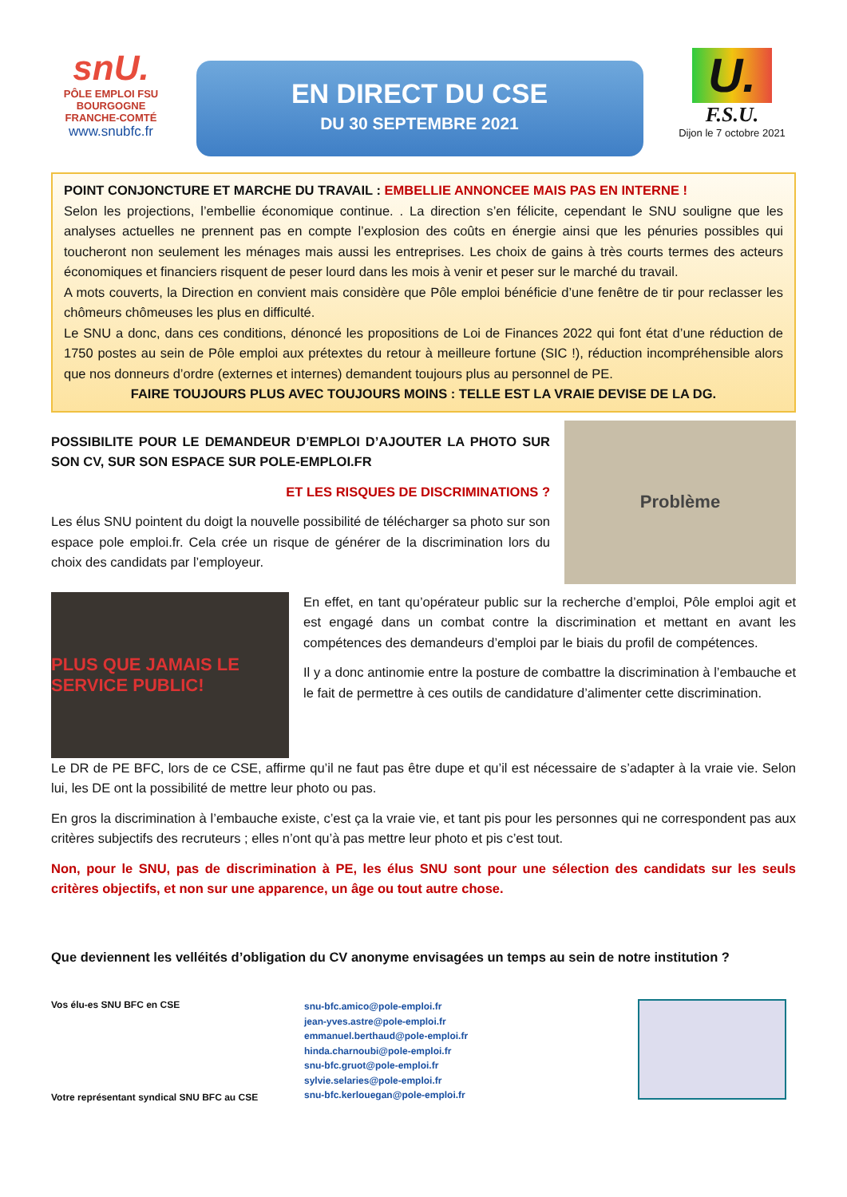snU.
PÔLE EMPLOI FSU
BOURGOGNE
FRANCHE-COMTÉ
www.snubfc.fr
EN DIRECT DU CSE
DU 30 SEPTEMBRE 2021
U.
F.S.U.
Dijon le 7 octobre 2021
POINT CONJONCTURE ET MARCHE DU TRAVAIL : EMBELLIE ANNONCEE MAIS PAS EN INTERNE !
Selon les projections, l’embellie économique continue. . La direction s’en félicite, cependant le SNU souligne que les analyses actuelles ne prennent pas en compte l’explosion des coûts en énergie ainsi que les pénuries possibles qui toucheront non seulement les ménages mais aussi les entreprises. Les choix de gains à très courts termes des acteurs économiques et financiers risquent de peser lourd dans les mois à venir et peser sur le marché du travail.
A mots couverts, la Direction en convient mais considère que Pôle emploi bénéficie d’une fenêtre de tir pour reclasser les chômeurs chômeuses les plus en difficulté.
Le SNU a donc, dans ces conditions, dénoncé les propositions de Loi de Finances 2022 qui font état d’une réduction de 1750 postes au sein de Pôle emploi aux prétextes du retour à meilleure fortune (SIC !), réduction incompréhensible alors que nos donneurs d’ordre (externes et internes) demandent toujours plus au personnel de PE.
FAIRE TOUJOURS PLUS AVEC TOUJOURS MOINS : TELLE EST LA VRAIE DEVISE DE LA DG.
POSSIBILITE POUR LE DEMANDEUR D’EMPLOI D’AJOUTER LA PHOTO SUR SON CV, SUR SON ESPACE SUR POLE-EMPLOI.FR
ET LES RISQUES DE DISCRIMINATIONS ?
Les élus SNU pointent du doigt la nouvelle possibilité de télécharger sa photo sur son espace pole emploi.fr. Cela crée un risque de générer de la discrimination lors du choix des candidats par l’employeur.
Problème
PLUS QUE JAMAIS LE SERVICE PUBLIC!
En effet, en tant qu’opérateur public sur la recherche d’emploi, Pôle emploi agit et est engagé dans un combat contre la discrimination et mettant en avant les compétences des demandeurs d’emploi par le biais du profil de compétences.
Il y a donc antinomie entre la posture de combattre la discrimination à l’embauche et le fait de permettre à ces outils de candidature d’alimenter cette discrimination.
Le DR de PE BFC, lors de ce CSE, affirme qu’il ne faut pas être dupe et qu’il est nécessaire de s’adapter à la vraie vie. Selon lui, les DE ont la possibilité de mettre leur photo ou pas.
En gros la discrimination à l’embauche existe, c’est ça la vraie vie, et tant pis pour les personnes qui ne correspondent pas aux critères subjectifs des recruteurs ; elles n’ont qu’à pas mettre leur photo et pis c’est tout.
Non, pour le SNU, pas de discrimination à PE, les élus SNU sont pour une sélection des candidats sur les seuls critères objectifs, et non sur une apparence, un âge ou tout autre chose.
Que deviennent les velléités d’obligation du CV anonyme envisagées un temps au sein de notre institution ?
Vos élu-es SNU BFC en CSE
Votre représentant syndical SNU BFC au CSE
snu-bfc.amico@pole-emploi.fr
jean-yves.astre@pole-emploi.fr
emmanuel.berthaud@pole-emploi.fr
hinda.charnoubi@pole-emploi.fr
snu-bfc.gruot@pole-emploi.fr
sylvie.selaries@pole-emploi.fr
snu-bfc.kerlouegan@pole-emploi.fr